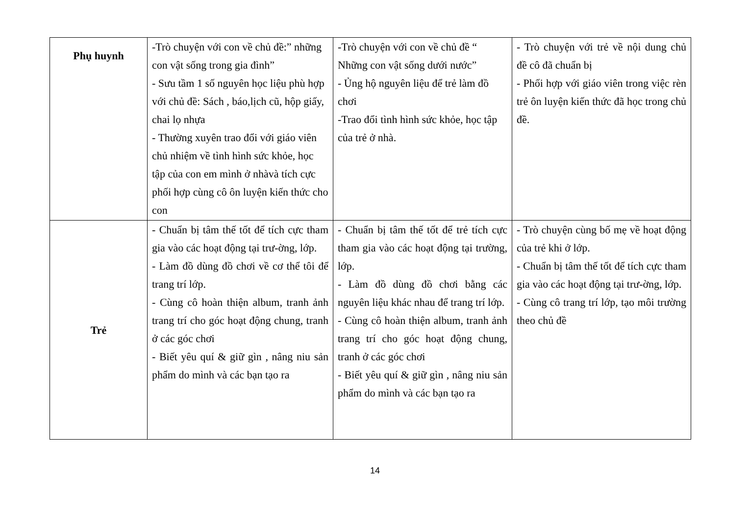| Phụ huynh | -Trò chuyện với con về chủ đề:” những con vật sống trong gia đình” - Sưu tầm 1 số nguyên học liệu phù hợp với chủ đề: Sách , báo,lịch cũ, hộp giấy, chai lọ nhựa - Thường xuyên trao đổi với giáo viên chủ nhiệm về tình hình sức khỏe, học tập của con em mình ở nhàvà tích cực phối hợp cùng cô ôn luyện kiến thức cho con | -Trò chuyện với con về chủ đề “ Những con vật sống dưới nước” - Ủng hộ nguyên liệu để trẻ làm đồ chơi -Trao đổi tình hình sức khỏe, học tập của trẻ ở nhà. | - Trò chuyện với trẻ về nội dung chủ đề cô đã chuẩn bị - Phối hợp với giáo viên trong việc rèn trẻ ôn luyện kiến thức đã học trong chủ đề. |
| Trẻ | - Chuẩn bị tâm thế tốt để tích cực tham gia vào các hoạt động tại trư-ờng, lớp. - Làm đồ dùng đồ chơi về cơ thể tôi để trang trí lớp. - Cùng cô hoàn thiện album, tranh ảnh trang trí cho góc hoạt động chung, tranh ở các góc chơi - Biết yêu quí & giữ gìn , nâng niu sản phẩm do mình và các bạn tạo ra | - Chuẩn bị tâm thế tốt để trẻ tích cực tham gia vào các hoạt động tại trường, lớp. - Làm đồ dùng đồ chơi bằng các nguyên liệu khác nhau để trang trí lớp. - Cùng cô hoàn thiện album, tranh ảnh trang trí cho góc hoạt động chung, tranh ở các góc chơi - Biết yêu quí & giữ gìn , nâng niu sản phẩm do mình và các bạn tạo ra | - Trò chuyện cùng bố mẹ về hoạt động của trẻ khi ở lớp. - Chuẩn bị tâm thế tốt để tích cực tham gia vào các hoạt động tại trư-ờng, lớp. - Cùng cô trang trí lớp, tạo môi trường theo chủ đề |
14